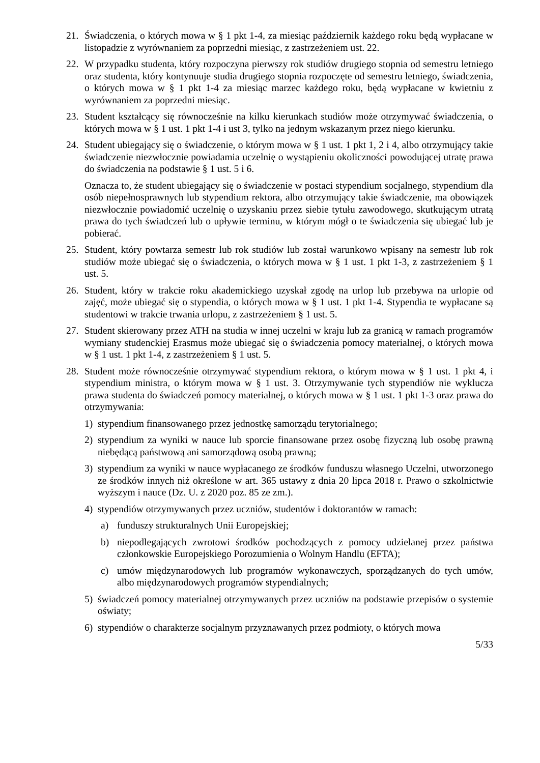21. Świadczenia, o których mowa w § 1 pkt 1-4, za miesiąc październik każdego roku będą wypłacane w listopadzie z wyrównaniem za poprzedni miesiąc, z zastrzeżeniem ust. 22.
22. W przypadku studenta, który rozpoczyna pierwszy rok studiów drugiego stopnia od semestru letniego oraz studenta, który kontynuuje studia drugiego stopnia rozpoczęte od semestru letniego, świadczenia, o których mowa w § 1 pkt 1-4 za miesiąc marzec każdego roku, będą wypłacane w kwietniu z wyrównaniem za poprzedni miesiąc.
23. Student kształcący się równocześnie na kilku kierunkach studiów może otrzymywać świadczenia, o których mowa w § 1 ust. 1 pkt 1-4 i ust 3, tylko na jednym wskazanym przez niego kierunku.
24. Student ubiegający się o świadczenie, o którym mowa w § 1 ust. 1 pkt 1, 2 i 4, albo otrzymujący takie świadczenie niezwłocznie powiadamia uczelnię o wystąpieniu okoliczności powodującej utratę prawa do świadczenia na podstawie § 1 ust. 5 i 6.
Oznacza to, że student ubiegający się o świadczenie w postaci stypendium socjalnego, stypendium dla osób niepełnosprawnych lub stypendium rektora, albo otrzymujący takie świadczenie, ma obowiązek niezwłocznie powiadomić uczelnię o uzyskaniu przez siebie tytułu zawodowego, skutkującym utratą prawa do tych świadczeń lub o upływie terminu, w którym mógł o te świadczenia się ubiegać lub je pobierać.
25. Student, który powtarza semestr lub rok studiów lub został warunkowo wpisany na semestr lub rok studiów może ubiegać się o świadczenia, o których mowa w § 1 ust. 1 pkt 1-3, z zastrzeżeniem § 1 ust. 5.
26. Student, który w trakcie roku akademickiego uzyskał zgodę na urlop lub przebywa na urlopie od zajęć, może ubiegać się o stypendia, o których mowa w § 1 ust. 1 pkt 1-4. Stypendia te wypłacane są studentowi w trakcie trwania urlopu, z zastrzeżeniem § 1 ust. 5.
27. Student skierowany przez ATH na studia w innej uczelni w kraju lub za granicą w ramach programów wymiany studenckiej Erasmus może ubiegać się o świadczenia pomocy materialnej, o których mowa w § 1 ust. 1 pkt 1-4, z zastrzeżeniem § 1 ust. 5.
28. Student może równocześnie otrzymywać stypendium rektora, o którym mowa w § 1 ust. 1 pkt 4, i stypendium ministra, o którym mowa w § 1 ust. 3. Otrzymywanie tych stypendiów nie wyklucza prawa studenta do świadczeń pomocy materialnej, o których mowa w § 1 ust. 1 pkt 1-3 oraz prawa do otrzymywania:
1) stypendium finansowanego przez jednostkę samorządu terytorialnego;
2) stypendium za wyniki w nauce lub sporcie finansowane przez osobę fizyczną lub osobę prawną niebędącą państwową ani samorządową osobą prawną;
3) stypendium za wyniki w nauce wypłacanego ze środków funduszu własnego Uczelni, utworzonego ze środków innych niż określone w art. 365 ustawy z dnia 20 lipca 2018 r. Prawo o szkolnictwie wyższym i nauce (Dz. U. z 2020 poz. 85 ze zm.).
4) stypendiów otrzymywanych przez uczniów, studentów i doktorantów w ramach:
a) funduszy strukturalnych Unii Europejskiej;
b) niepodlegających zwrotowi środków pochodzących z pomocy udzielanej przez państwa członkowskie Europejskiego Porozumienia o Wolnym Handlu (EFTA);
c) umów międzynarodowych lub programów wykonawczych, sporządzanych do tych umów, albo międzynarodowych programów stypendialnych;
5) świadczeń pomocy materialnej otrzymywanych przez uczniów na podstawie przepisów o systemie oświaty;
6) stypendiów o charakterze socjalnym przyznawanych przez podmioty, o których mowa
5/33